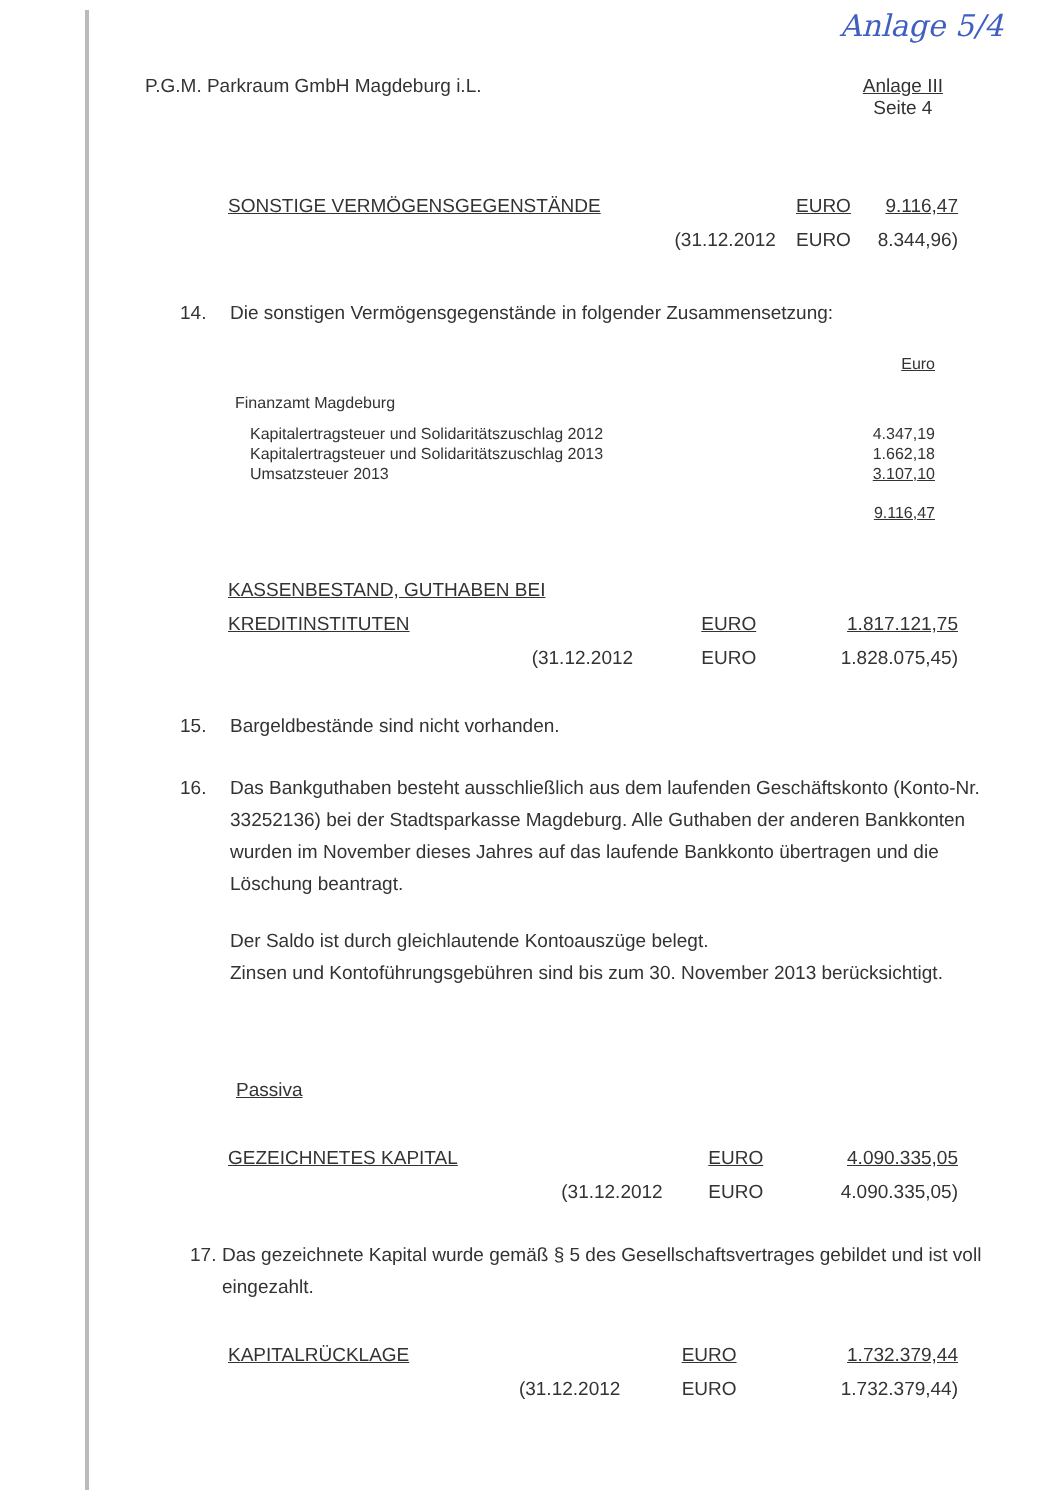Anlage 5/4
P.G.M. Parkraum GmbH Magdeburg i.L.
Anlage III
Seite 4
| SONSTIGE VERMÖGENSGEGENSTÄNDE | | EURO | 9.116,47 |
| | (31.12.2012 | EURO | 8.344,96) |
14. Die sonstigen Vermögensgegenstände in folgender Zusammensetzung:
| | Euro |
| Finanzamt Magdeburg | |
| Kapitalertragsteuer und Solidaritätszuschlag 2012 | 4.347,19 |
| Kapitalertragsteuer und Solidaritätszuschlag 2013 | 1.662,18 |
| Umsatzsteuer 2013 | 3.107,10 |
| | 9.116,47 |
| KASSENBESTAND, GUTHABEN BEI | | | |
| KREDITINSTITUTEN | | EURO | 1.817.121,75 |
| | (31.12.2012 | EURO | 1.828.075,45) |
15. Bargeldbestände sind nicht vorhanden.
16. Das Bankguthaben besteht ausschließlich aus dem laufenden Geschäftskonto (Konto-Nr. 33252136) bei der Stadtsparkasse Magdeburg. Alle Guthaben der anderen Bankkonten wurden im November dieses Jahres auf das laufende Bankkonto übertragen und die Löschung beantragt.
Der Saldo ist durch gleichlautende Kontoauszüge belegt.
Zinsen und Kontoführungsgebühren sind bis zum 30. November 2013 berücksichtigt.
Passiva
| GEZEICHNETES KAPITAL | | EURO | 4.090.335,05 |
| | (31.12.2012 | EURO | 4.090.335,05) |
17. Das gezeichnete Kapital wurde gemäß § 5 des Gesellschaftsvertrages gebildet und ist voll eingezahlt.
| KAPITALRÜCKLAGE | | EURO | 1.732.379,44 |
| | (31.12.2012 | EURO | 1.732.379,44) |